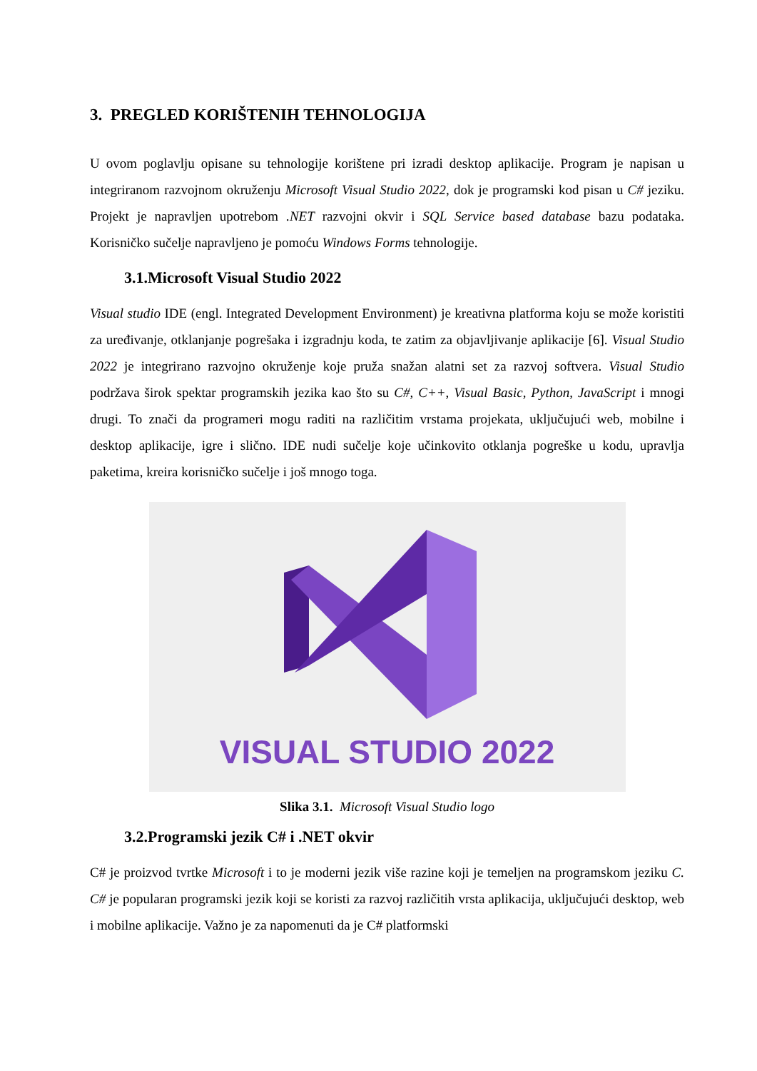3. PREGLED KORIŠTENIH TEHNOLOGIJA
U ovom poglavlju opisane su tehnologije korištene pri izradi desktop aplikacije. Program je napisan u integriranom razvojnom okruženju Microsoft Visual Studio 2022, dok je programski kod pisan u C# jeziku. Projekt je napravljen upotrebom .NET razvojni okvir i SQL Service based database bazu podataka. Korisničko sučelje napravljeno je pomoću Windows Forms tehnologije.
3.1.Microsoft Visual Studio 2022
Visual studio IDE (engl. Integrated Development Environment) je kreativna platforma koju se može koristiti za uređivanje, otklanjanje pogrešaka i izgradnju koda, te zatim za objavljivanje aplikacije [6]. Visual Studio 2022 je integrirano razvojno okruženje koje pruža snažan alatni set za razvoj softvera. Visual Studio podržava širok spektar programskih jezika kao što su C#, C++, Visual Basic, Python, JavaScript i mnogi drugi. To znači da programeri mogu raditi na različitim vrstama projekata, uključujući web, mobilne i desktop aplikacije, igre i slično. IDE nudi sučelje koje učinkovito otklanja pogreške u kodu, upravlja paketima, kreira korisničko sučelje i još mnogo toga.
VISUAL STUDIO 2022
Slika 3.1. Microsoft Visual Studio logo
3.2.Programski jezik C# i .NET okvir
C# je proizvod tvrtke Microsoft i to je moderni jezik više razine koji je temeljen na programskom jeziku C. C# je popularan programski jezik koji se koristi za razvoj različitih vrsta aplikacija, uključujući desktop, web i mobilne aplikacije. Važno je za napomenuti da je C# platformski